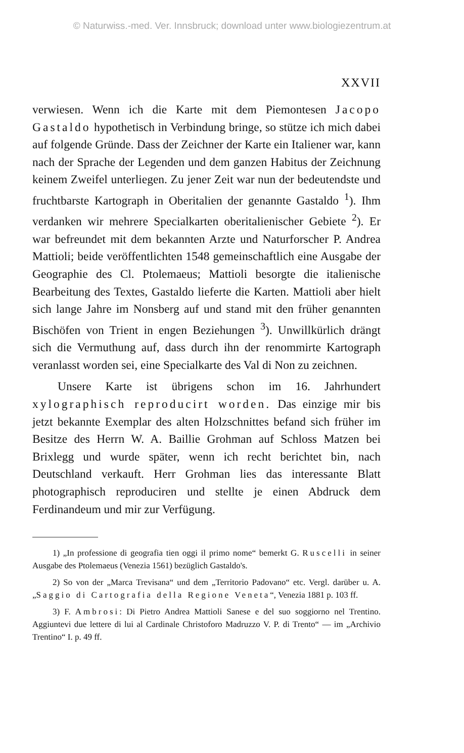© Naturwiss.-med. Ver. Innsbruck; download unter www.biologiezentrum.at
XXVII
verwiesen. Wenn ich die Karte mit dem Piemontesen Jacopo Gastaldo hypothetisch in Verbindung bringe, so stütze ich mich dabei auf folgende Gründe. Dass der Zeichner der Karte ein Italiener war, kann nach der Sprache der Legenden und dem ganzen Habitus der Zeichnung keinem Zweifel unterliegen. Zu jener Zeit war nun der bedeutendste und fruchtbarste Kartograph in Oberitalien der genannte Gastaldo <sup>1</sup>). Ihm verdanken wir mehrere Specialkarten oberitalienischer Gebiete <sup>2</sup>). Er war befreundet mit dem bekannten Arzte und Naturforscher P. Andrea Mattioli; beide veröffentlichten 1548 gemeinschaftlich eine Ausgabe der Geographie des Cl. Ptolemaeus; Mattioli besorgte die italienische Bearbeitung des Textes, Gastaldo lieferte die Karten. Mattioli aber hielt sich lange Jahre im Nonsberg auf und stand mit den früher genannten Bischöfen von Trient in engen Beziehungen <sup>3</sup>). Unwillkürlich drängt sich die Vermuthung auf, dass durch ihn der renommirte Kartograph veranlasst worden sei, eine Specialkarte des Val di Non zu zeichnen.
Unsere Karte ist übrigens schon im 16. Jahrhundert xylographisch reproducirt worden. Das einzige mir bis jetzt bekannte Exemplar des alten Holzschnittes befand sich früher im Besitze des Herrn W. A. Baillie Grohman auf Schloss Matzen bei Brixlegg und wurde später, wenn ich recht berichtet bin, nach Deutschland verkauft. Herr Grohman lies das interessante Blatt photographisch reproduciren und stellte je einen Abdruck dem Ferdinandeum und mir zur Verfügung.
1) „In professione di geografia tien oggi il primo nome“ bemerkt G. Ruscelli in seiner Ausgabe des Ptolemaeus (Venezia 1561) bezüglich Gastaldo's.
2) So von der „Marca Trevisana“ und dem „Territorio Padovano“ etc. Vergl. darüber u. A. „Saggio di Cartografia della Regione Veneta“, Venezia 1881 p. 103 ff.
3) F. Ambrosi: Di Pietro Andrea Mattioli Sanese e del suo soggiorno nel Trentino. Aggiuntevi due lettere di lui al Cardinale Christoforo Madruzzo V. P. di Trento“ — im „Archivio Trentino“ I. p. 49 ff.